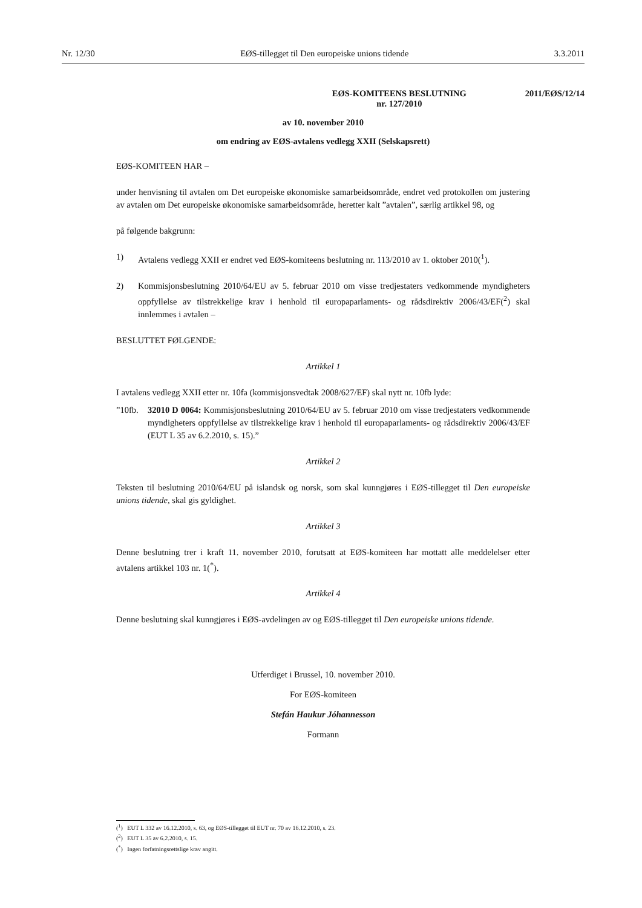Nr. 12/30 EØS-tillegget til Den europeiske unions tidende 3.3.2011
EØS-KOMITEENS BESLUTNING
nr. 127/2010 2011/EØS/12/14
av 10. november 2010
om endring av EØS-avtalens vedlegg XXII (Selskapsrett)
EØS-KOMITEEN HAR –
under henvisning til avtalen om Det europeiske økonomiske samarbeidsområde, endret ved protokollen om justering av avtalen om Det europeiske økonomiske samarbeidsområde, heretter kalt ”avtalen”, særlig artikkel 98, og
på følgende bakgrunn:
1) Avtalens vedlegg XXII er endret ved EØS-komiteens beslutning nr. 113/2010 av 1. oktober 2010(<sup>1</sup>).
2) Kommisjonsbeslutning 2010/64/EU av 5. februar 2010 om visse tredjestaters vedkommende myndigheters oppfyllelse av tilstrekkelige krav i henhold til europaparlaments- og rådsdirektiv 2006/43/EF(<sup>2</sup>) skal innlemmes i avtalen –
BESLUTTET FØLGENDE:
Artikkel 1
I avtalens vedlegg XXII etter nr. 10fa (kommisjonsvedtak 2008/627/EF) skal nytt nr. 10fb lyde:
”10fb. 32010 D 0064: Kommisjonsbeslutning 2010/64/EU av 5. februar 2010 om visse tredjestaters vedkommende myndigheters oppfyllelse av tilstrekkelige krav i henhold til europaparlaments- og rådsdirektiv 2006/43/EF (EUT L 35 av 6.2.2010, s. 15).”
Artikkel 2
Teksten til beslutning 2010/64/EU på islandsk og norsk, som skal kunngjøres i EØS-tillegget til Den europeiske unions tidende, skal gis gyldighet.
Artikkel 3
Denne beslutning trer i kraft 11. november 2010, forutsatt at EØS-komiteen har mottatt alle meddelelser etter avtalens artikkel 103 nr. 1(<sup>*</sup>).
Artikkel 4
Denne beslutning skal kunngjøres i EØS-avdelingen av og EØS-tillegget til Den europeiske unions tidende.
Utferdiget i Brussel, 10. november 2010.
For EØS-komiteen
Stefán Haukur Jóhannesson
Formann
(<sup>1</sup>) EUT L 332 av 16.12.2010, s. 63, og EØS-tillegget til EUT nr. 70 av 16.12.2010, s. 23.
(<sup>2</sup>) EUT L 35 av 6.2.2010, s. 15.
(<sup>*</sup>) Ingen forfatningsrettslige krav angitt.